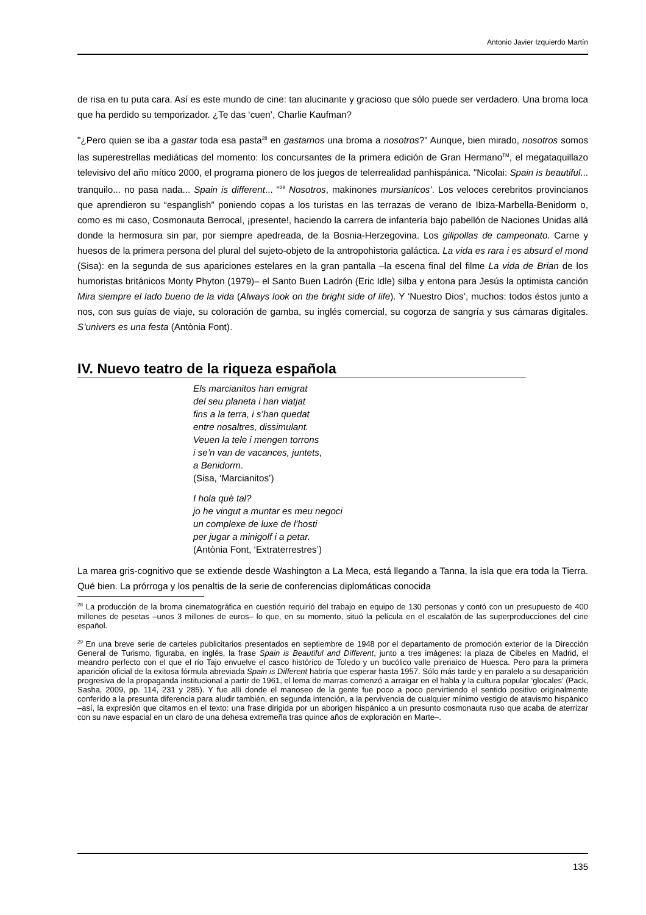Antonio Javier Izquierdo Martín
de risa en tu puta cara. Así es este mundo de cine: tan alucinante y gracioso que sólo puede ser verdadero. Una broma loca que ha perdido su temporizador. ¿Te das ‘cuen’, Charlie Kaufman?
"¿Pero quien se iba a gastar toda esa pasta<sup>28</sup> en gastarnos una broma a nosotros?" Aunque, bien mirado, nosotros somos las superestrellas mediáticas del momento: los concursantes de la primera edición de Gran Hermano<sup>TM</sup>, el megataquillazo televisivo del año mítico 2000, el programa pionero de los juegos de telerrealidad panhispánica. "Nicolai: Spain is beautiful... tranquilo... no pasa nada... Spain is different... "<sup>29</sup> Nosotros, makinones mursianicos’. Los veloces cerebritos provincianos que aprendieron su “espanglish” poniendo copas a los turistas en las terrazas de verano de Ibiza-Marbella-Benidorm o, como es mi caso, Cosmonauta Berrocal, ¡presente!, haciendo la carrera de infantería bajo pabellón de Naciones Unidas allá donde la hermosura sin par, por siempre apedreada, de la Bosnia-Herzegovina. Los gilipollas de campeonato. Carne y huesos de la primera persona del plural del sujeto-objeto de la antropohistoria galáctica. La vida es rara i es absurd el mond (Sisa): en la segunda de sus apariciones estelares en la gran pantalla –la escena final del filme La vida de Brian de los humoristas británicos Monty Phyton (1979)– el Santo Buen Ladrón (Eric Idle) silba y entona para Jesús la optimista canción Mira siempre el lado bueno de la vida (Always look on the bright side of life). Y ‘Nuestro Dios’, muchos: todos éstos junto a nos, con sus guías de viaje, su coloración de gamba, su inglés comercial, su cogorza de sangría y sus cámaras digitales. S’univers es una festa (Antònia Font).
IV. Nuevo teatro de la riqueza española
Els marcianitos han emigrat
del seu planeta i han viatjat
fins a la terra, i s’han quedat
entre nosaltres, dissimulant.
Veuen la tele i mengen torrons
i se’n van de vacances, juntets,
a Benidorm.
(Sisa, ‘Marcianitos’)
I hola què tal?
jo he vingut a muntar es meu negoci
un complexe de luxe de l’hosti
per jugar a minigolf i a petar.
(Antònia Font, ‘Extraterrestres’)
La marea gris-cognitivo que se extiende desde Washington a La Meca, está llegando a Tanna, la isla que era toda la Tierra. Qué bien. La prórroga y los penaltis de la serie de conferencias diplomáticas conocida
<sup>28</sup> La producción de la broma cinematográfica en cuestión requirió del trabajo en equipo de 130 personas y contó con un presupuesto de 400 millones de pesetas –unos 3 millones de euros– lo que, en su momento, situó la película en el escalafón de las superproducciones del cine español.
<sup>29</sup> En una breve serie de carteles publicitarios presentados en septiembre de 1948 por el departamento de promoción exterior de la Dirección General de Turismo, figuraba, en inglés, la frase Spain is Beautiful and Different, junto a tres imágenes: la plaza de Cibeles en Madrid, el meandro perfecto con el que el río Tajo envuelve el casco histórico de Toledo y un bucólico valle pirenaico de Huesca. Pero para la primera aparición oficial de la exitosa fórmula abreviada Spain is Different habría que esperar hasta 1957. Sólo más tarde y en paralelo a su desaparición progresiva de la propaganda institucional a partir de 1961, el lema de marras comenzó a arraigar en el habla y la cultura popular ‘glocales’ (Pack, Sasha, 2009, pp. 114, 231 y 285). Y fue allí donde el manoseo de la gente fue poco a poco pervirtiendo el sentido positivo originalmente conferido a la presunta diferencia para aludir también, en segunda intención, a la pervivencia de cualquier mínimo vestigio de atavismo hispánico –así, la expresión que citamos en el texto: una frase dirigida por un aborigen hispánico a un presunto cosmonauta ruso que acaba de aterrizar con su nave espacial en un claro de una dehesa extremeña tras quince años de exploración en Marte–.
135